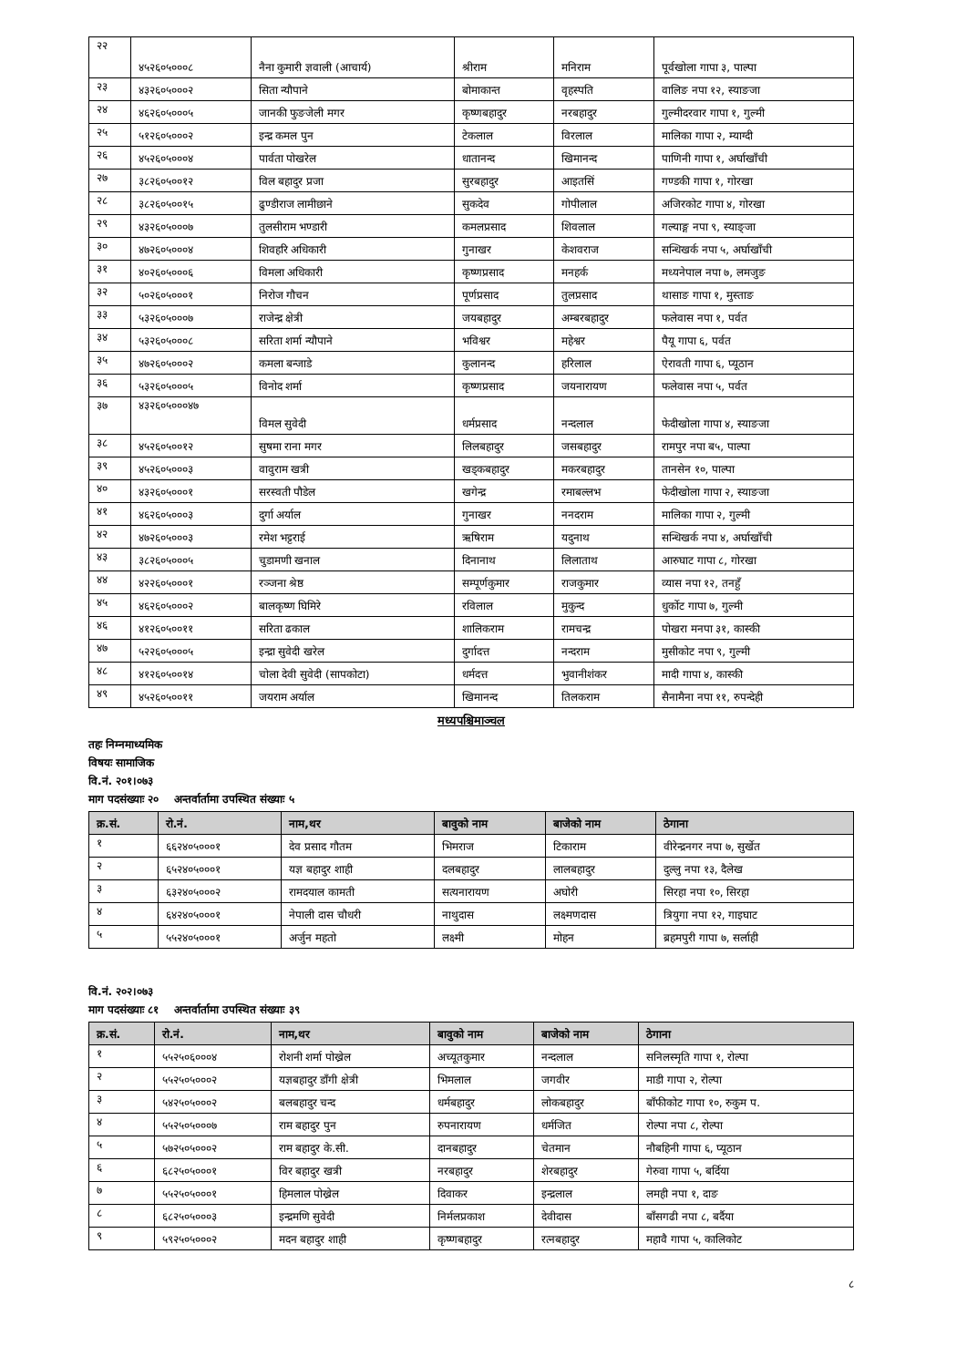| २२ | ४५२६०५०००८ | नैना कुमारी ज्ञवाली (आचार्य) | श्रीराम | मनिराम | पूर्वखोला गापा ३, पाल्पा |
| २३ | ४३२६०५०००२ | सिता न्यौपाने | बोमाकान्त | वृहस्पति | वालिङ नपा १२, स्याङजा |
| २४ | ४६२६०५०००५ | जानकी फुङजेली मगर | कृष्णबहादुर | नरबहादुर | गुल्मीदरवार गापा १, गुल्मी |
| २५ | ५१२६०५०००२ | इन्द्र कमल पुन | टेकलाल | विरलाल | मालिका गापा २, म्याग्दी |
| २६ | ४५२६०५०००४ | पार्वता पोखरेल | धातानन्द | खिमानन्द | पाणिनी गापा १, अर्घाखाँची |
| २७ | ३८२६०५००१२ | विल बहादुर प्रजा | सुरबहादुर | आइतसिं | गण्डकी गापा १, गोरखा |
| २८ | ३८२६०५००१५ | ढुण्डीराज लामीछाने | सुकदेव | गोपीलाल | अजिरकोट गापा ४, गोरखा |
| २९ | ४३२६०५०००७ | तुलसीराम भण्डारी | कमलप्रसाद | शिवलाल | गल्याङ्ग नपा ९, स्याङ्जा |
| ३० | ४७२६०५०००४ | शिवहरि अधिकारी | गुनाखर | केशवराज | सन्धिखर्क नपा ५, अर्घाखाँची |
| ३१ | ४०२६०५०००६ | विमला अधिकारी | कृष्णप्रसाद | मनहर्क | मध्यनेपाल नपा ७, लमजुङ |
| ३२ | ५०२६०५०००१ | निरोज गौचन | पूर्णप्रसाद | तुलप्रसाद | थासाङ गापा १, मुस्ताङ |
| ३३ | ५३२६०५०००७ | राजेन्द्र क्षेत्री | जयबहादुर | अम्बरबहादुर | फलेवास नपा १, पर्वत |
| ३४ | ५३२६०५०००८ | सरिता शर्मा न्यौपाने | भविश्वर | महेश्वर | पैयू गापा ६, पर्वत |
| ३५ | ४७२६०५०००२ | कमला बन्जाडे | कुलानन्द | हरिलाल | ऐरावती गापा ६, प्यूठान |
| ३६ | ५३२६०५०००५ | विनोद शर्मा | कृष्णप्रसाद | जयनारायण | फलेवास नपा ५, पर्वत |
| ३७ | ४३२६०५०००४७ | विमल सुवेदी | धर्मप्रसाद | नन्दलाल | फेदीखोला गापा ४, स्याङजा |
| ३८ | ४५२६०५००१२ | सुषमा राना मगर | लिलबहादुर | जसबहादुर | रामपुर नपा ब५, पाल्पा |
| ३९ | ४५२६०५०००३ | वावुराम खत्री | खड्कबहादुर | मकरबहादुर | तानसेन १०, पाल्पा |
| ४० | ४३२६०५०००१ | सरस्वती पौडेल | खगेन्द्र | रमाबल्लभ | फेदीखोला गापा २, स्याङजा |
| ४१ | ४६२६०५०००३ | दुर्गा अर्याल | गुनाखर | ननदराम | मालिका गापा २, गुल्मी |
| ४२ | ४७२६०५०००३ | रमेश भट्टराई | ऋषिराम | यदुनाथ | सन्धिखर्क नपा ४, अर्घाखाँची |
| ४३ | ३८२६०५०००५ | चुडामणी खनाल | दिनानाथ | लिलाताथ | आरुघाट गापा ८, गोरखा |
| ४४ | ४२२६०५०००१ | रञ्जना श्रेष्ठ | सम्पूर्णकुमार | राजकुमार | व्यास नपा १२, तनहुँ |
| ४५ | ४६२६०५०००२ | बालकृष्ण घिमिरे | रविलाल | मुकुन्द | धुर्कोट गापा ७, गुल्मी |
| ४६ | ४१२६०५००११ | सरिता ढकाल | शालिकराम | रामचन्द्र | पोखरा मनपा ३१, कास्की |
| ४७ | ५२२६०५०००५ | इन्द्रा सुवेदी खरेल | दुर्गादत्त | नन्दराम | मुसीकोट नपा ९, गुल्मी |
| ४८ | ४१२६०५००१४ | चोला देवी सुवेदी (सापकोटा) | धर्मदत्त | भुवानीशंकर | मादी गापा ४, कास्की |
| ४९ | ४५२६०५००११ | जयराम अर्याल | खिमानन्द | तिलकराम | सैनामैना नपा ११, रुपन्देही |
मध्यपश्चिमाञ्चल
तहः निम्नमाध्यमिक
विषयः सामाजिक
वि.नं. २०१।०७३
माग पदसंख्याः २० अन्तर्वार्तामा उपस्थित संख्याः ५
| क्र.सं. | रो.नं. | नाम,थर | बावुको नाम | बाजेको नाम | ठेगाना |
| --- | --- | --- | --- | --- | --- |
| १ | ६६२४०५०००१ | देव प्रसाद गौतम | भिमराज | टिकाराम | वीरेन्द्रनगर नपा ७, सुर्खेत |
| २ | ६५२४०५०००१ | यज्ञ बहादुर शाही | दलबहादुर | लालबहादुर | दुल्लु नपा १३, दैलेख |
| ३ | ६३२४०५०००२ | रामदयाल कामती | सत्यनारायण | अघोरी | सिरहा नपा १०, सिरहा |
| ४ | ६४२४०५०००१ | नेपाली दास चौधरी | नाथुदास | लक्ष्मणदास | त्रियुगा नपा १२, गाइघाट |
| ५ | ५५२४०५०००१ | अर्जुन महतो | लक्ष्मी | मोहन | ब्रहमपुरी गापा ७, सर्लाही |
वि.नं. २०२।०७३
माग पदसंख्याः ८१ अन्तर्वार्तामा उपस्थित संख्याः ३९
| क्र.सं. | रो.नं. | नाम,थर | बावुको नाम | बाजेको नाम | ठेगाना |
| --- | --- | --- | --- | --- | --- |
| १ | ५५२५०६०००४ | रोशनी शर्मा पोख्रेल | अच्यूतकुमार | नन्दलाल | सनिलस्मृति गापा १, रोल्पा |
| २ | ५५२५०५०००२ | यज्ञबहादुर डाँगी क्षेत्री | भिमलाल | जगवीर | माडी गापा २, रोल्पा |
| ३ | ५४२५०५०००२ | बलबहादुर चन्द | धर्मबहादुर | लोकबहादुर | बाँफीकोट गापा १०, रुकुम प. |
| ४ | ५५२५०५०००७ | राम बहादुर पुन | रुपनारायण | धर्मजित | रोल्पा नपा ८, रोल्पा |
| ५ | ५७२५०५०००२ | राम बहादुर के.सी. | दानबहादुर | चेतमान | नौबहिनी गापा ६, प्यूठान |
| ६ | ६८२५०५०००१ | विर बहादुर खत्री | नरबहादुर | शेरबहादुर | गेरुवा गापा ५, बर्दिया |
| ७ | ५५२५०५०००१ | हिमलाल पोख्रेल | दिवाकर | इन्द्रलाल | लमही नपा १, दाङ |
| ८ | ६८२५०५०००३ | इन्द्रमणि सुवेदी | निर्मलप्रकाश | देवीदास | बाँसगढी नपा ८, बर्दैया |
| ९ | ५९२५०५०००२ | मदन बहादुर शाही | कृष्णबहादुर | रत्नबहादुर | महावै गापा ५, कालिकोट |
८